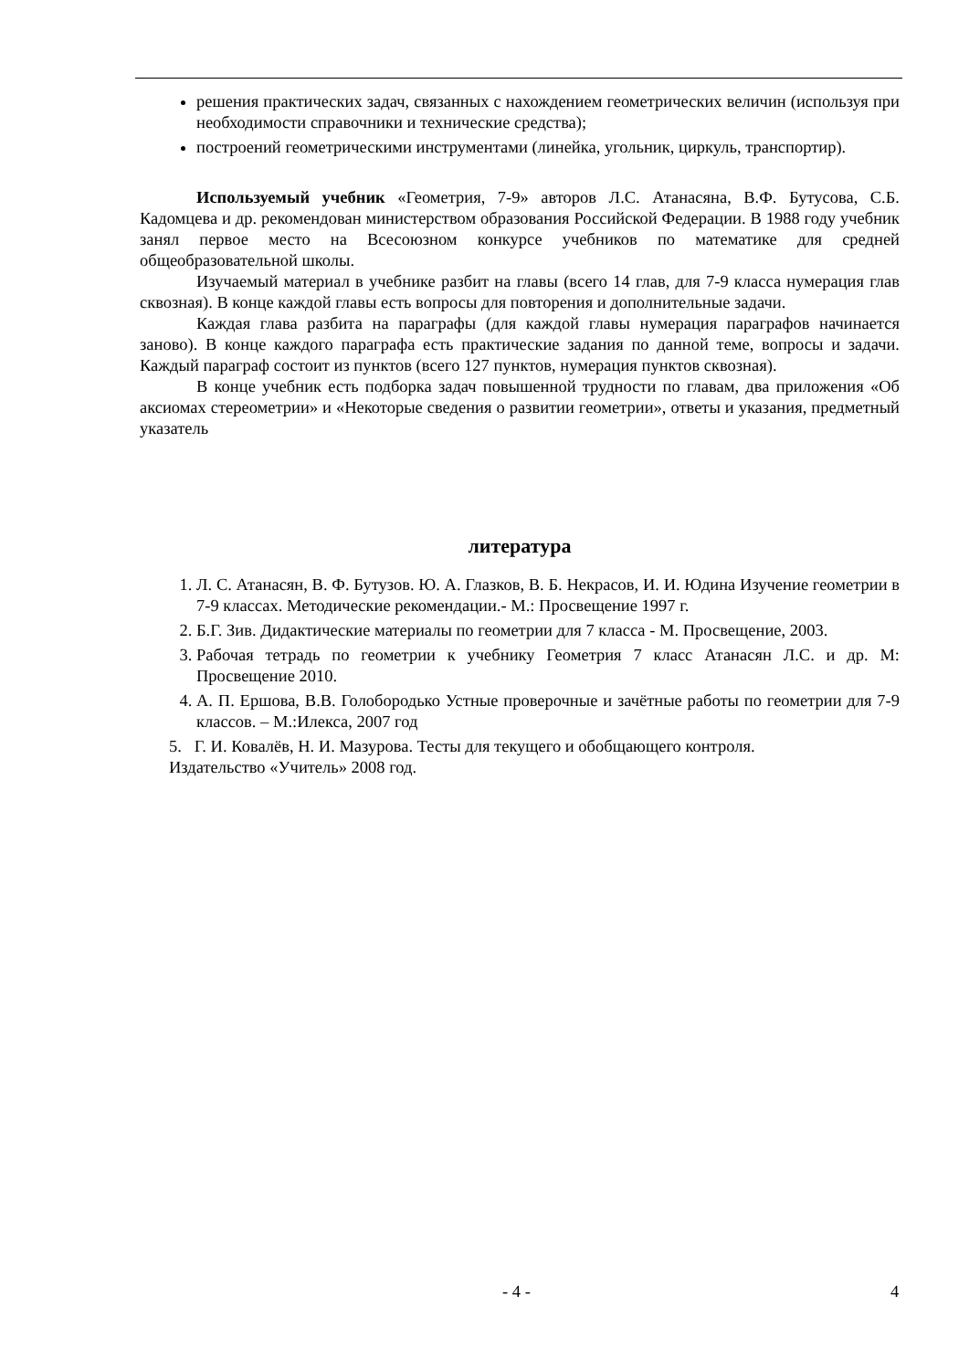решения практических задач, связанных с нахождением геометрических величин (используя при необходимости справочники и технические средства);
построений геометрическими инструментами (линейка, угольник, циркуль, транспортир).
Используемый учебник «Геометрия, 7-9» авторов Л.С. Атанасяна, В.Ф. Бутусова, С.Б. Кадомцева и др. рекомендован министерством образования Российской Федерации. В 1988 году учебник занял первое место на Всесоюзном конкурсе учебников по математике для средней общеобразовательной школы.
Изучаемый материал в учебнике разбит на главы (всего 14 глав, для 7-9 класса нумерация глав сквозная). В конце каждой главы есть вопросы для повторения и дополнительные задачи.
Каждая глава разбита на параграфы (для каждой главы нумерация параграфов начинается заново). В конце каждого параграфа есть практические задания по данной теме, вопросы и задачи. Каждый параграф состоит из пунктов (всего 127 пунктов, нумерация пунктов сквозная).
В конце учебник есть подборка задач повышенной трудности по главам, два приложения «Об аксиомах стереометрии» и «Некоторые сведения о развитии геометрии», ответы и указания, предметный указатель
литература
1. Л. С. Атанасян, В. Ф. Бутузов. Ю. А. Глазков, В. Б. Некрасов, И. И. Юдина Изучение геометрии в 7-9 классах. Методические рекомендации.- М.: Просвещение 1997 г.
2. Б.Г. Зив. Дидактические материалы по геометрии для 7 класса - М. Просвещение, 2003.
3. Рабочая тетрадь по геометрии к учебнику Геометрия 7 класс Атанасян Л.С. и др. М: Просвещение 2010.
4. А. П. Ершова, В.В. Голобородько Устные проверочные и зачётные работы по геометрии для 7-9 классов. – М.:Илекса, 2007 год
5. Г. И. Ковалёв, Н. И. Мазурова. Тесты для текущего и обобщающего контроля.
Издательство «Учитель» 2008 год.
- 4 - 4